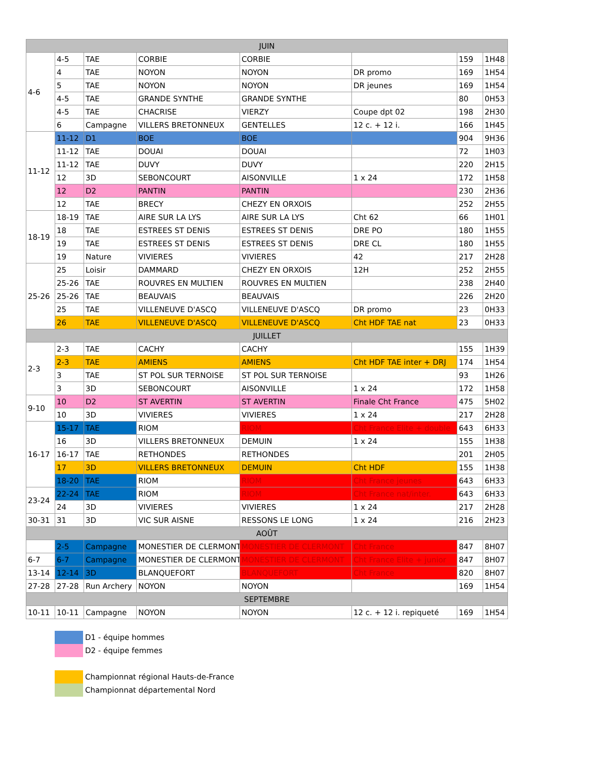| JUIN | | | | | | | |
| --- | --- | --- | --- | --- | --- | --- | --- |
| 4-6 | 4-5 | TAE | CORBIE | CORBIE | | 159 | 1H48 |
| | 4 | TAE | NOYON | NOYON | DR promo | 169 | 1H54 |
| | 5 | TAE | NOYON | NOYON | DR jeunes | 169 | 1H54 |
| | 4-5 | TAE | GRANDE SYNTHE | GRANDE SYNTHE | | 80 | 0H53 |
| | 4-5 | TAE | CHACRISE | VIERZY | Coupe dpt 02 | 198 | 2H30 |
| | 6 | Campagne | VILLERS BRETONNEUX | GENTELLES | 12 c. + 12 i. | 166 | 1H45 |
| 11-12 | 11-12 | D1 | BOE | BOE | | 904 | 9H36 |
| | 11-12 | TAE | DOUAI | DOUAI | | 72 | 1H03 |
| | 11-12 | TAE | DUVY | DUVY | | 220 | 2H15 |
| | 12 | 3D | SEBONCOURT | AISONVILLE | 1 x 24 | 172 | 1H58 |
| | 12 | D2 | PANTIN | PANTIN | | 230 | 2H36 |
| | 12 | TAE | BRECY | CHEZY EN ORXOIS | | 252 | 2H55 |
| 18-19 | 18-19 | TAE | AIRE SUR LA LYS | AIRE SUR LA LYS | Cht 62 | 66 | 1H01 |
| | 18 | TAE | ESTREES ST DENIS | ESTREES ST DENIS | DRE PO | 180 | 1H55 |
| | 19 | TAE | ESTREES ST DENIS | ESTREES ST DENIS | DRE CL | 180 | 1H55 |
| | 19 | Nature | VIVIERES | VIVIERES | 42 | 217 | 2H28 |
| 25-26 | 25 | Loisir | DAMMARD | CHEZY EN ORXOIS | 12H | 252 | 2H55 |
| | 25-26 | TAE | ROUVRES EN MULTIEN | ROUVRES EN MULTIEN | | 238 | 2H40 |
| | 25-26 | TAE | BEAUVAIS | BEAUVAIS | | 226 | 2H20 |
| | 25 | TAE | VILLENEUVE D'ASCQ | VILLENEUVE D'ASCQ | DR promo | 23 | 0H33 |
| | 26 | TAE | VILLENEUVE D'ASCQ | VILLENEUVE D'ASCQ | Cht HDF TAE nat | 23 | 0H33 |
| JUILLET | | | | | | | |
| 2-3 | 2-3 | TAE | CACHY | CACHY | | 155 | 1H39 |
| | 2-3 | TAE | AMIENS | AMIENS | Cht HDF TAE inter + DRJ | 174 | 1H54 |
| | 3 | TAE | ST POL SUR TERNOISE | ST POL SUR TERNOISE | | 93 | 1H26 |
| | 3 | 3D | SEBONCOURT | AISONVILLE | 1 x 24 | 172 | 1H58 |
| 9-10 | 10 | D2 | ST AVERTIN | ST AVERTIN | Finale Cht France | 475 | 5H02 |
| | 10 | 3D | VIVIERES | VIVIERES | 1 x 24 | 217 | 2H28 |
| 16-17 | 15-17 | TAE | RIOM | RIOM | Cht France Elite + double | 643 | 6H33 |
| | 16 | 3D | VILLERS BRETONNEUX | DEMUIN | 1 x 24 | 155 | 1H38 |
| | 16-17 | TAE | RETHONDES | RETHONDES | | 201 | 2H05 |
| | 17 | 3D | VILLERS BRETONNEUX | DEMUIN | Cht HDF | 155 | 1H38 |
| | 18-20 | TAE | RIOM | RIOM | Cht France jeunes | 643 | 6H33 |
| 23-24 | 22-24 | TAE | RIOM | RIOM | Cht France nat/inter. | 643 | 6H33 |
| | 24 | 3D | VIVIERES | VIVIERES | 1 x 24 | 217 | 2H28 |
| 30-31 | 31 | 3D | VIC SUR AISNE | RESSONS LE LONG | 1 x 24 | 216 | 2H23 |
| AOÛT | | | | | | | |
| | 2-5 | Campagne | MONESTIER DE CLERMONT | MONESTIER DE CLERMONT | Cht France | 847 | 8H07 |
| 6-7 | 6-7 | Campagne | MONESTIER DE CLERMONT | MONESTIER DE CLERMONT | Cht France Elite + junior | 847 | 8H07 |
| 13-14 | 12-14 | 3D | BLANQUEFORT | BLANQUEFORT | Cht France | 820 | 8H07 |
| 27-28 | 27-28 | Run Archery | NOYON | NOYON | | 169 | 1H54 |
| SEPTEMBRE | | | | | | | |
| 10-11 | 10-11 | Campagne | NOYON | NOYON | 12 c. + 12 i. repiqueté | 169 | 1H54 |
D1 - équipe hommes
D2 - équipe femmes
Championnat régional Hauts-de-France
Championnat départemental Nord